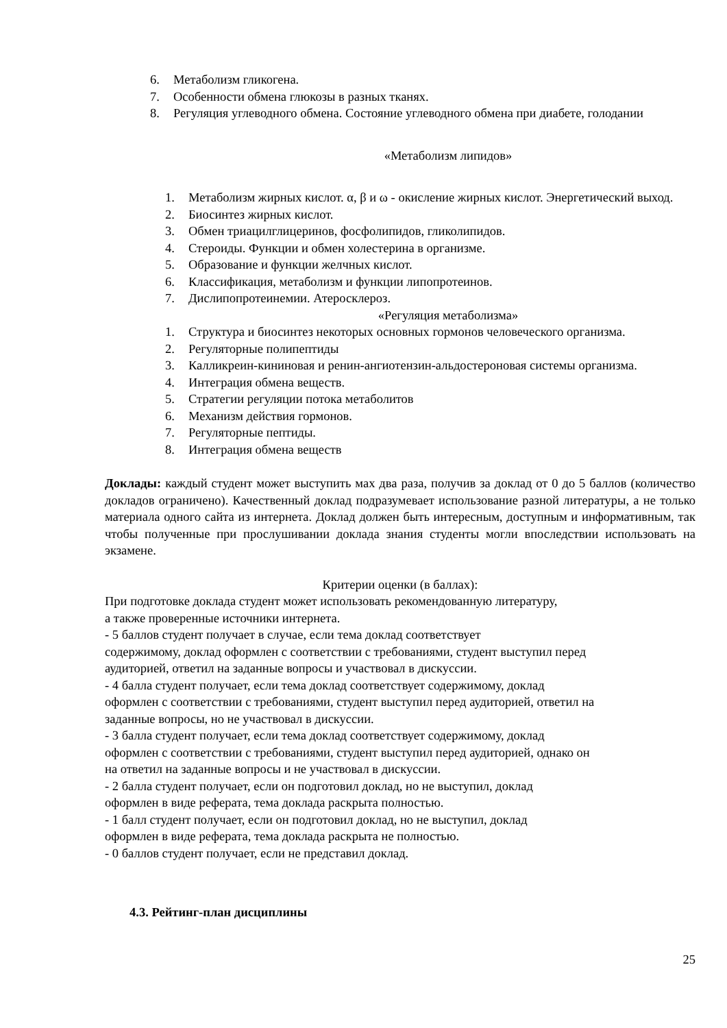6. Метаболизм гликогена.
7. Особенности обмена глюкозы в разных тканях.
8. Регуляция углеводного обмена. Состояние углеводного обмена при диабете, голодании
«Метаболизм липидов»
1. Метаболизм жирных кислот. α, β и ω - окисление жирных кислот. Энергетический выход.
2. Биосинтез жирных кислот.
3. Обмен триацилглицеринов, фосфолипидов, гликолипидов.
4. Стероиды. Функции и обмен холестерина в организме.
5. Образование и функции желчных кислот.
6. Классификация, метаболизм и функции липопротеинов.
7. Дислипопротеинемии. Атеросклероз.
«Регуляция метаболизма»
1. Структура и биосинтез некоторых основных гормонов человеческого организма.
2. Регуляторные полипептиды
3. Калликреин-кининовая и ренин-ангиотензин-альдостероновая системы организма.
4. Интеграция обмена веществ.
5. Стратегии регуляции потока метаболитов
6. Механизм действия гормонов.
7. Регуляторные пептиды.
8. Интеграция обмена веществ
Доклады: каждый студент может выступить мах два раза, получив за доклад от 0 до 5 баллов (количество докладов ограничено). Качественный доклад подразумевает использование разной литературы, а не только материала одного сайта из интернета. Доклад должен быть интересным, доступным и информативным, так чтобы полученные при прослушивании доклада знания студенты могли впоследствии использовать на экзамене.
Критерии оценки (в баллах):
При подготовке доклада студент может использовать рекомендованную литературу,
а также проверенные источники интернета.
- 5 баллов студент получает в случае, если тема доклад соответствует
содержимому, доклад оформлен с соответствии с требованиями, студент выступил перед
аудиторией, ответил на заданные вопросы и участвовал в дискуссии.
- 4 балла студент получает, если тема доклад соответствует содержимому, доклад
оформлен с соответствии с требованиями, студент выступил перед аудиторией, ответил на
заданные вопросы, но не участвовал в дискуссии.
- 3 балла студент получает, если тема доклад соответствует содержимому, доклад
оформлен с соответствии с требованиями, студент выступил перед аудиторией, однако он
на ответил на заданные вопросы и не участвовал в дискуссии.
- 2 балла студент получает, если он подготовил доклад, но не выступил, доклад
оформлен в виде реферата, тема доклада раскрыта полностью.
- 1 балл студент получает, если он подготовил доклад, но не выступил, доклад
оформлен в виде реферата, тема доклада раскрыта не полностью.
- 0 баллов студент получает, если не представил доклад.
4.3. Рейтинг-план дисциплины
25